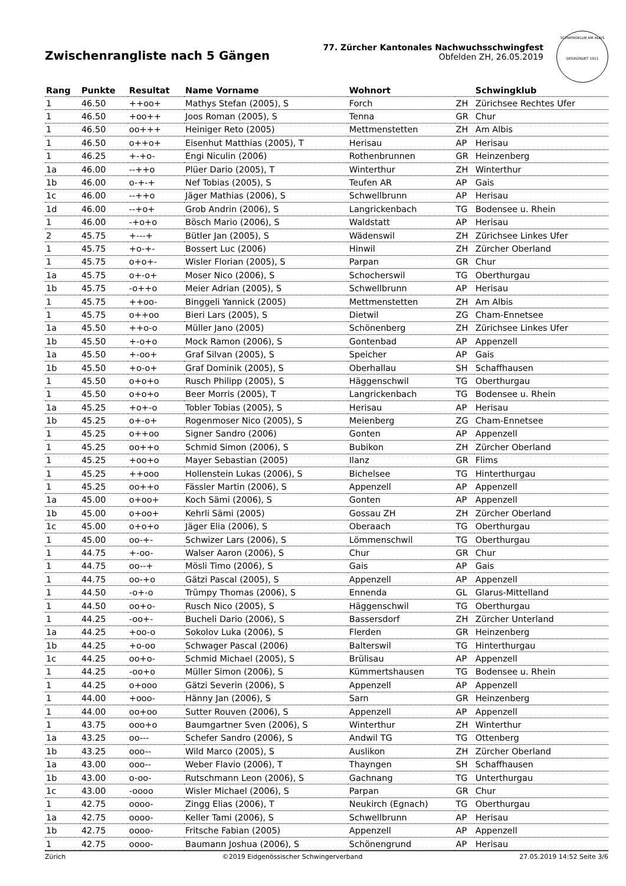Zwischenrangliste nach 5 Gängen
77. Zürcher Kantonales Nachwuchsschwingfest
Obfelden ZH, 26.05.2019
SCHWINGKLUB AM ALBIS
GEGRÜNDET 1911
| Rang | Punkte | Resultat | Name Vorname | Wohnort | | Schwingklub |
| --- | --- | --- | --- | --- | --- | --- |
| 1 | 46.50 | ++oo+ | Mathys Stefan (2005), S | Forch | ZH | Zürichsee Rechtes Ufer |
| 1 | 46.50 | +oo++ | Joos Roman (2005), S | Tenna | GR | Chur |
| 1 | 46.50 | oo+++ | Heiniger Reto (2005) | Mettmenstetten | ZH | Am Albis |
| 1 | 46.50 | o++o+ | Eisenhut Matthias (2005), T | Herisau | AP | Herisau |
| 1 | 46.25 | +-+o- | Engi Niculin (2006) | Rothenbrunnen | GR | Heinzenberg |
| 1a | 46.00 | --++o | Plüer Dario (2005), T | Winterthur | ZH | Winterthur |
| 1b | 46.00 | o-+-+ | Nef Tobias (2005), S | Teufen AR | AP | Gais |
| 1c | 46.00 | --++o | Jäger Mathias (2006), S | Schwellbrunn | AP | Herisau |
| 1d | 46.00 | --+o+ | Grob Andrin (2006), S | Langrickenbach | TG | Bodensee u. Rhein |
| 1 | 46.00 | -+o+o | Bösch Mario (2006), S | Waldstatt | AP | Herisau |
| 2 | 45.75 | +---+ | Bütler Jan (2005), S | Wädenswil | ZH | Zürichsee Linkes Ufer |
| 1 | 45.75 | +o-+- | Bossert Luc (2006) | Hinwil | ZH | Zürcher Oberland |
| 1 | 45.75 | o+o+- | Wisler Florian (2005), S | Parpan | GR | Chur |
| 1a | 45.75 | o+-o+ | Moser Nico (2006), S | Schocherswil | TG | Oberthurgau |
| 1b | 45.75 | -o++o | Meier Adrian (2005), S | Schwellbrunn | AP | Herisau |
| 1 | 45.75 | ++oo- | Binggeli Yannick (2005) | Mettmenstetten | ZH | Am Albis |
| 1 | 45.75 | o++oo | Bieri Lars (2005), S | Dietwil | ZG | Cham-Ennetsee |
| 1a | 45.50 | ++o-o | Müller Jano (2005) | Schönenberg | ZH | Zürichsee Linkes Ufer |
| 1b | 45.50 | +-o+o | Mock Ramon (2006), S | Gontenbad | AP | Appenzell |
| 1a | 45.50 | +-oo+ | Graf Silvan (2005), S | Speicher | AP | Gais |
| 1b | 45.50 | +o-o+ | Graf Dominik (2005), S | Oberhallau | SH | Schaffhausen |
| 1 | 45.50 | o+o+o | Rusch Philipp (2005), S | Häggenschwil | TG | Oberthurgau |
| 1 | 45.50 | o+o+o | Beer Morris (2005), T | Langrickenbach | TG | Bodensee u. Rhein |
| 1a | 45.25 | +o+-o | Tobler Tobias (2005), S | Herisau | AP | Herisau |
| 1b | 45.25 | o+-o+ | Rogenmoser Nico (2005), S | Meienberg | ZG | Cham-Ennetsee |
| 1 | 45.25 | o++oo | Signer Sandro (2006) | Gonten | AP | Appenzell |
| 1 | 45.25 | oo++o | Schmid Simon (2006), S | Bubikon | ZH | Zürcher Oberland |
| 1 | 45.25 | +oo+o | Mayer Sebastian (2005) | Ilanz | GR | Flims |
| 1 | 45.25 | ++ooo | Hollenstein Lukas (2006), S | Bichelsee | TG | Hinterthurgau |
| 1 | 45.25 | oo++o | Fässler Martin (2006), S | Appenzell | AP | Appenzell |
| 1a | 45.00 | o+oo+ | Koch Sämi (2006), S | Gonten | AP | Appenzell |
| 1b | 45.00 | o+oo+ | Kehrli Sämi (2005) | Gossau ZH | ZH | Zürcher Oberland |
| 1c | 45.00 | o+o+o | Jäger Elia (2006), S | Oberaach | TG | Oberthurgau |
| 1 | 45.00 | oo-+- | Schwizer Lars (2006), S | Lömmenschwil | TG | Oberthurgau |
| 1 | 44.75 | +-oo- | Walser Aaron (2006), S | Chur | GR | Chur |
| 1 | 44.75 | oo--+ | Mösli Timo (2006), S | Gais | AP | Gais |
| 1 | 44.75 | oo-+o | Gätzi Pascal (2005), S | Appenzell | AP | Appenzell |
| 1 | 44.50 | -o+-o | Trümpy Thomas (2006), S | Ennenda | GL | Glarus-Mittelland |
| 1 | 44.50 | oo+o- | Rusch Nico (2005), S | Häggenschwil | TG | Oberthurgau |
| 1 | 44.25 | -oo+- | Bucheli Dario (2006), S | Bassersdorf | ZH | Zürcher Unterland |
| 1a | 44.25 | +oo-o | Sokolov Luka (2006), S | Flerden | GR | Heinzenberg |
| 1b | 44.25 | +o-oo | Schwager Pascal (2006) | Balterswil | TG | Hinterthurgau |
| 1c | 44.25 | oo+o- | Schmid Michael (2005), S | Brülisau | AP | Appenzell |
| 1 | 44.25 | -oo+o | Müller Simon (2006), S | Kümmertshausen | TG | Bodensee u. Rhein |
| 1 | 44.25 | o+ooo | Gätzi Severin (2006), S | Appenzell | AP | Appenzell |
| 1 | 44.00 | +ooo- | Hänny Jan (2006), S | Sarn | GR | Heinzenberg |
| 1 | 44.00 | oo+oo | Sutter Rouven (2006), S | Appenzell | AP | Appenzell |
| 1 | 43.75 | ooo+o | Baumgartner Sven (2006), S | Winterthur | ZH | Winterthur |
| 1a | 43.25 | oo--- | Schefer Sandro (2006), S | Andwil TG | TG | Ottenberg |
| 1b | 43.25 | ooo-- | Wild Marco (2005), S | Auslikon | ZH | Zürcher Oberland |
| 1a | 43.00 | ooo-- | Weber Flavio (2006), T | Thayngen | SH | Schaffhausen |
| 1b | 43.00 | o-oo- | Rutschmann Leon (2006), S | Gachnang | TG | Unterthurgau |
| 1c | 43.00 | -oooo | Wisler Michael (2006), S | Parpan | GR | Chur |
| 1 | 42.75 | oooo- | Zingg Elias (2006), T | Neukirch (Egnach) | TG | Oberthurgau |
| 1a | 42.75 | oooo- | Keller Tami (2006), S | Schwellbrunn | AP | Herisau |
| 1b | 42.75 | oooo- | Fritsche Fabian (2005) | Appenzell | AP | Appenzell |
| 1 | 42.75 | oooo- | Baumann Joshua (2006), S | Schönengrund | AP | Herisau |
Zürich ©2019 Eidgenössischer Schwingerverband 27.05.2019 14:52 Seite 3/6